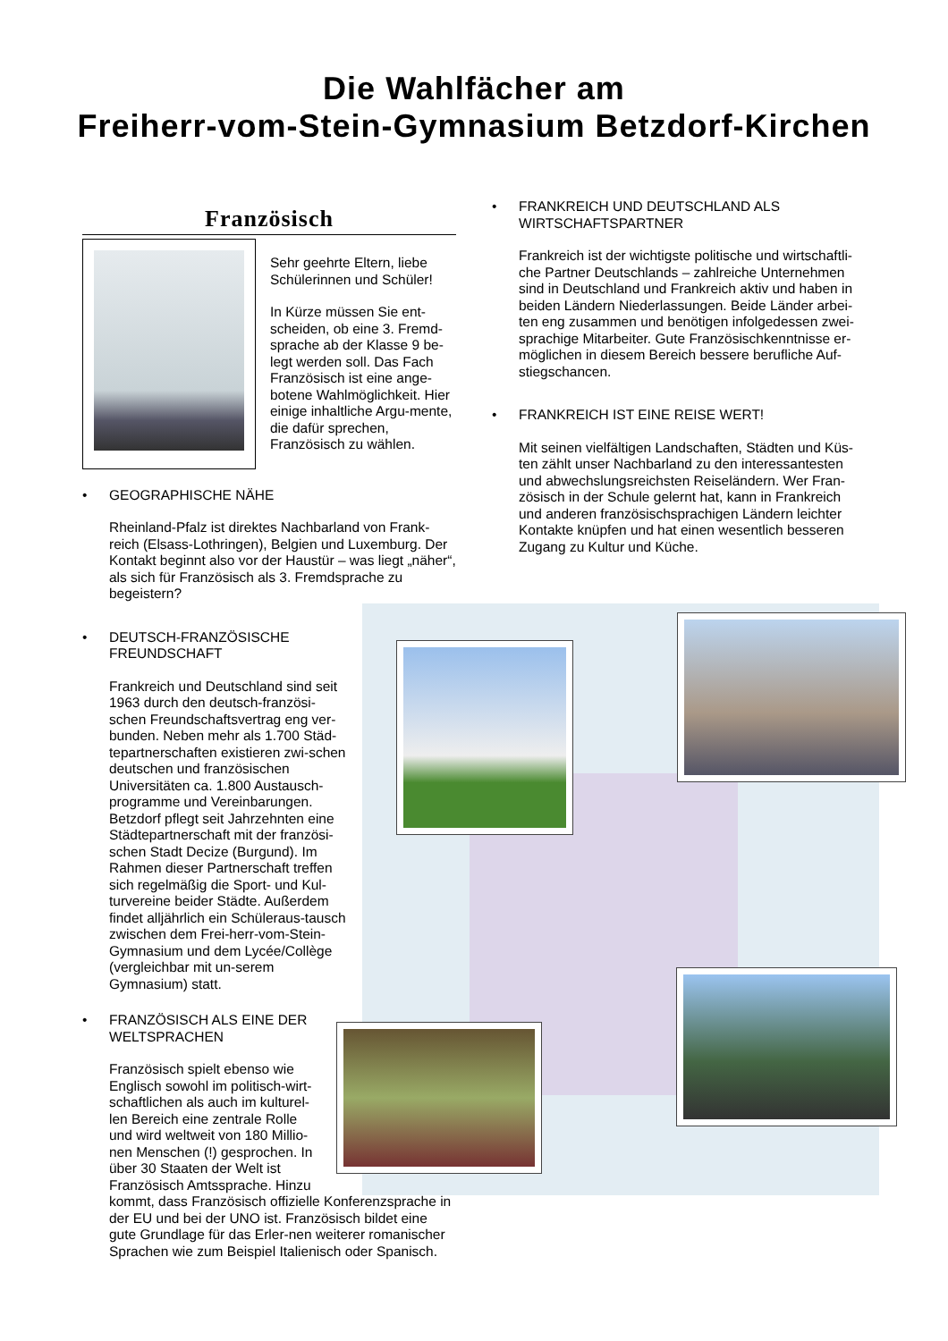Die Wahlfächer am
Freiherr-vom-Stein-Gymnasium Betzdorf-Kirchen
Französisch
Sehr geehrte Eltern, liebe Schülerinnen und Schüler!
In Kürze müssen Sie ent-scheiden, ob eine 3. Fremd-sprache ab der Klasse 9 be-legt werden soll. Das Fach Französisch ist eine ange-botene Wahlmöglichkeit. Hier einige inhaltliche Argu-mente, die dafür sprechen, Französisch zu wählen.
• GEOGRAPHISCHE NÄHE
Rheinland-Pfalz ist direktes Nachbarland von Frank-reich (Elsass-Lothringen), Belgien und Luxemburg. Der Kontakt beginnt also vor der Haustür – was liegt „näher“, als sich für Französisch als 3. Fremdsprache zu begeistern?
• DEUTSCH-FRANZÖSISCHE
FREUNDSCHAFT
Frankreich und Deutschland sind seit 1963 durch den deutsch-französi-schen Freundschaftsvertrag eng ver-bunden. Neben mehr als 1.700 Städ-tepartnerschaften existieren zwi-schen deutschen und französischen Universitäten ca. 1.800 Austausch-programme und Vereinbarungen. Betzdorf pflegt seit Jahrzehnten eine Städtepartnerschaft mit der französi-schen Stadt Decize (Burgund). Im Rahmen dieser Partnerschaft treffen sich regelmäßig die Sport- und Kul-turvereine beider Städte. Außerdem findet alljährlich ein Schüleraus-tausch zwischen dem Frei-herr-vom-Stein-Gymnasium und dem Lycée/Collège (vergleichbar mit un-serem Gymnasium) statt.
• FRANZÖSISCH ALS EINE DER
WELTSPRACHEN
Französisch spielt ebenso wie
Englisch sowohl im politisch-wirt-
schaftlichen als auch im kulturel-
len Bereich eine zentrale Rolle
und wird weltweit von 180 Millio-
nen Menschen (!) gesprochen. In
über 30 Staaten der Welt ist
Französisch Amtssprache. Hinzu
kommt, dass Französisch offizielle Konferenzsprache in der EU und bei der UNO ist. Französisch bildet eine gute Grundlage für das Erler-nen weiterer romanischer Sprachen wie zum Beispiel Italienisch oder Spanisch.
• FRANKREICH UND DEUTSCHLAND ALS
WIRTSCHAFTSPARTNER
Frankreich ist der wichtigste politische und wirtschaftli-che Partner Deutschlands – zahlreiche Unternehmen sind in Deutschland und Frankreich aktiv und haben in beiden Ländern Niederlassungen. Beide Länder arbei-ten eng zusammen und benötigen infolgedessen zwei-sprachige Mitarbeiter. Gute Französischkenntnisse er-möglichen in diesem Bereich bessere berufliche Auf-stiegschancen.
• FRANKREICH IST EINE REISE WERT!
Mit seinen vielfältigen Landschaften, Städten und Küs-ten zählt unser Nachbarland zu den interessantesten und abwechslungsreichsten Reiseländern. Wer Fran-zösisch in der Schule gelernt hat, kann in Frankreich und anderen französischsprachigen Ländern leichter Kontakte knüpfen und hat einen wesentlich besseren Zugang zu Kultur und Küche.